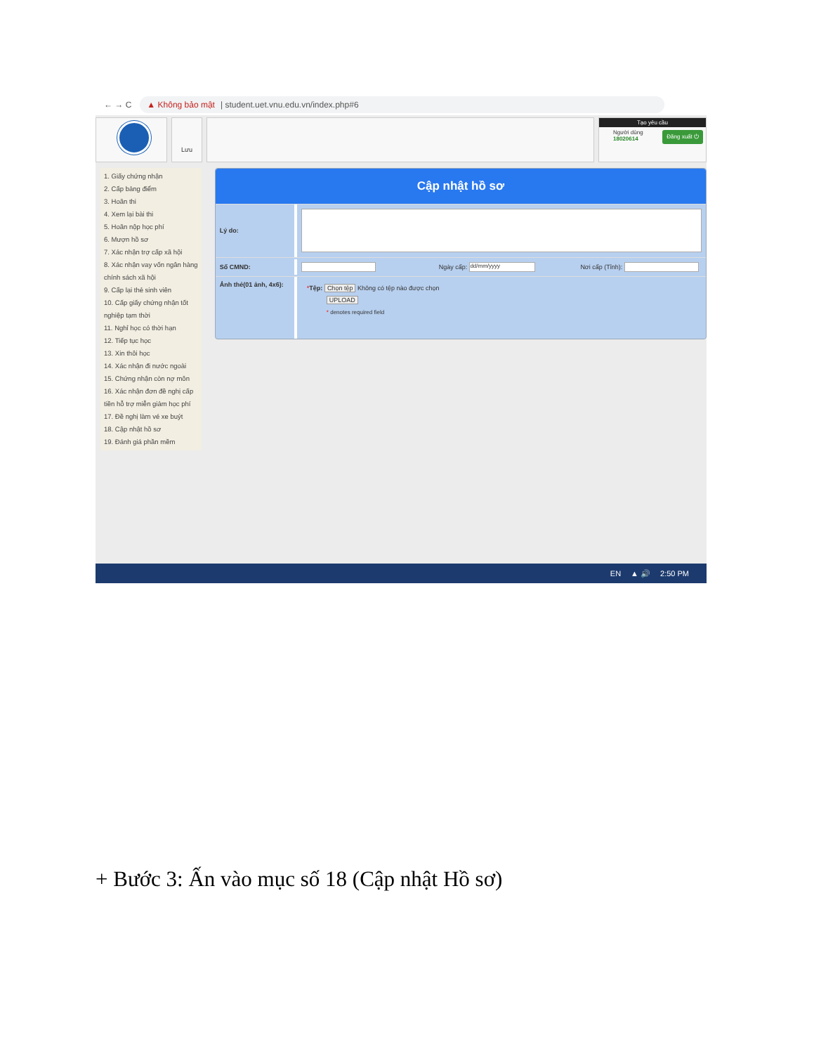← → C
▲ Không bảo mật | student.uet.vnu.edu.vn/index.php#6
Lưu
Tạo yêu cầu
Đăng xuất ⏻
Người dùng
18020614
1. Giấy chứng nhận
2. Cấp bảng điểm
3. Hoãn thi
4. Xem lại bài thi
5. Hoãn nộp học phí
6. Mượn hồ sơ
7. Xác nhận trợ cấp xã hội
8. Xác nhận vay vốn ngân hàng chính sách xã hội
9. Cấp lại thẻ sinh viên
10. Cấp giấy chứng nhận tốt nghiệp tạm thời
11. Nghỉ học có thời hạn
12. Tiếp tục học
13. Xin thôi học
14. Xác nhận đi nước ngoài
15. Chứng nhận còn nợ môn
16. Xác nhận đơn đề nghị cấp tiền hỗ trợ miễn giảm học phí
17. Đề nghị làm vé xe buýt
18. Cập nhật hồ sơ
19. Đánh giá phần mềm
Cập nhật hồ sơ
Lý do:
Số CMND:
Ngày cấp:
dd/mm/yyyy
Nơi cấp (Tỉnh):
Ảnh thẻ(01 ảnh, 4x6):
*Tệp: Chọn tệp Không có tệp nào được chọn
UPLOAD
* denotes required field
EN ▲ 🔊 2:50 PM
+ Bước 3: Ấn vào mục số 18 (Cập nhật Hồ sơ)